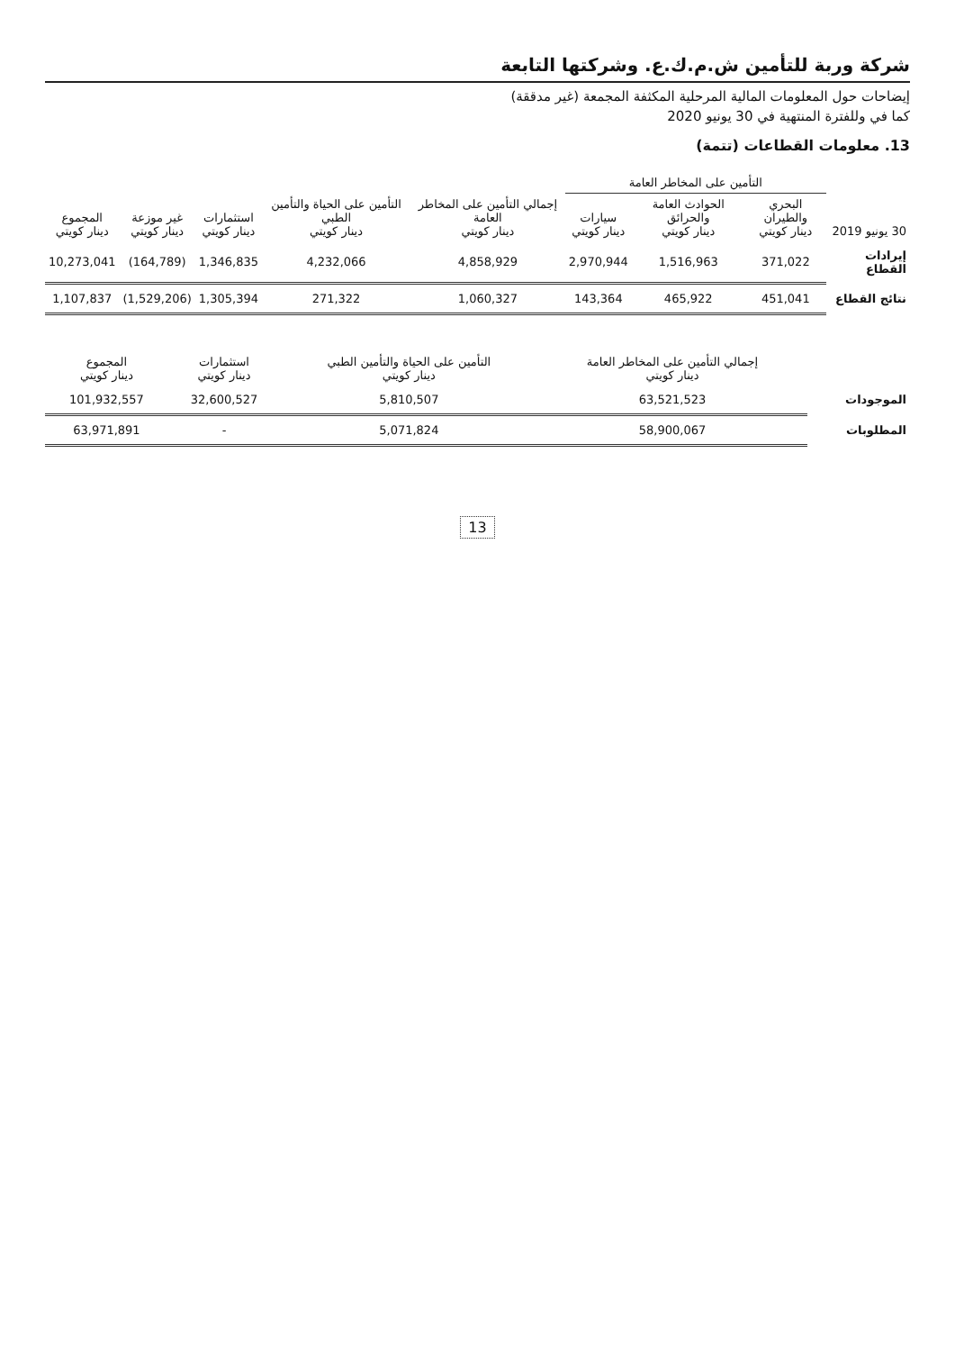شركة وربة للتأمين ش.م.ك.ع. وشركتها التابعة
إيضاحات حول المعلومات المالية المرحلية المكثفة المجمعة (غير مدققة)
كما في وللفترة المنتهية في 30 يونيو 2020
13. معلومات القطاعات (تتمة)
| | التأمين على المخاطر العامة | | | | | | | |
| --- | --- | --- | --- | --- | --- | --- | --- | --- |
| 30 يونيو 2019 | البحري والطيران دينار كويتي | الحوادث العامة والحرائق دينار كويتي | سيارات دينار كويتي | إجمالي التأمين على المخاطر العامة دينار كويتي | التأمين على الحياة والتأمين الطبي دينار كويتي | استثمارات دينار كويتي | غير موزعة دينار كويتي | المجموع دينار كويتي |
| إيرادات القطاع | 371,022 | 1,516,963 | 2,970,944 | 4,858,929 | 4,232,066 | 1,346,835 | (164,789) | 10,273,041 |
| نتائج القطاع | 451,041 | 465,922 | 143,364 | 1,060,327 | 271,322 | 1,305,394 | (1,529,206) | 1,107,837 |
| | إجمالي التأمين على المخاطر العامة دينار كويتي | التأمين على الحياة والتأمين الطبي دينار كويتي | استثمارات دينار كويتي | المجموع دينار كويتي |
| --- | --- | --- | --- | --- |
| الموجودات | 63,521,523 | 5,810,507 | 32,600,527 | 101,932,557 |
| المطلوبات | 58,900,067 | 5,071,824 | - | 63,971,891 |
13